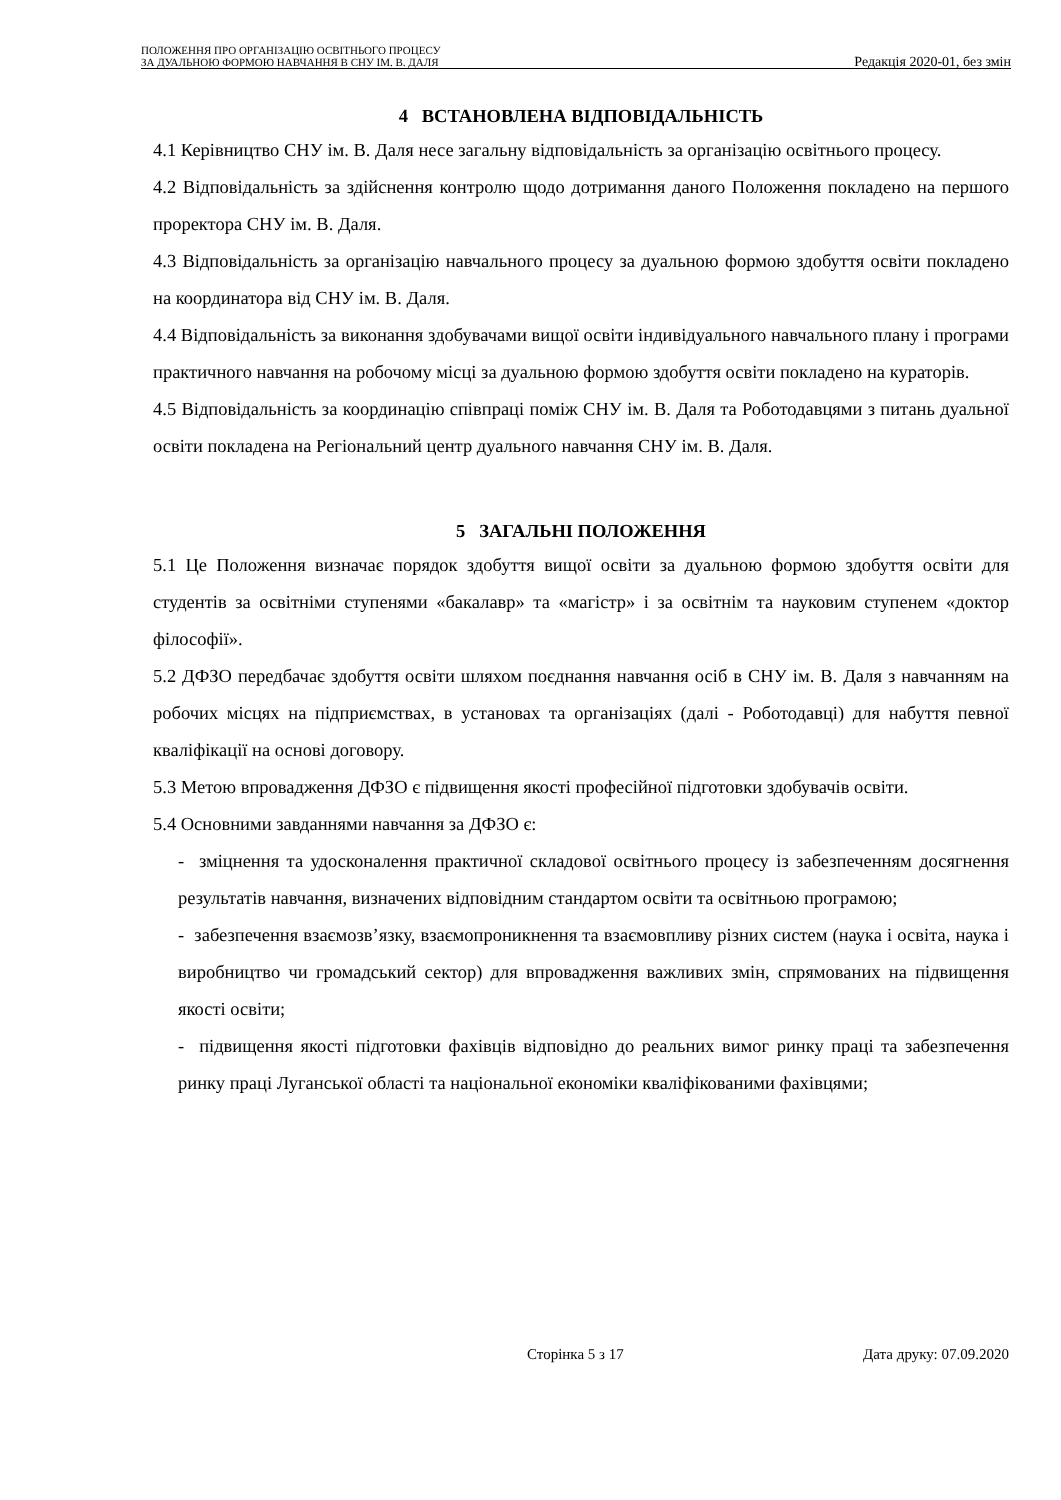ПОЛОЖЕННЯ ПРО ОРГАНІЗАЦІЮ ОСВІТНЬОГО ПРОЦЕСУ
ЗА ДУАЛЬНОЮ ФОРМОЮ НАВЧАННЯ В СНУ ІМ. В. ДАЛЯ
Редакція 2020-01, без змін
4 ВСТАНОВЛЕНА ВІДПОВІДАЛЬНІСТЬ
4.1 Керівництво СНУ ім. В. Даля несе загальну відповідальність за організацію освітнього процесу.
4.2 Відповідальність за здійснення контролю щодо дотримання даного Положення покладено на першого проректора СНУ ім. В. Даля.
4.3 Відповідальність за організацію навчального процесу за дуальною формою здобуття освіти покладено на координатора від СНУ ім. В. Даля.
4.4 Відповідальність за виконання здобувачами вищої освіти індивідуального навчального плану і програми практичного навчання на робочому місці за дуальною формою здобуття освіти покладено на кураторів.
4.5 Відповідальність за координацію співпраці поміж СНУ ім. В. Даля та Роботодавцями з питань дуальної освіти покладена на Регіональний центр дуального навчання СНУ ім. В. Даля.
5 ЗАГАЛЬНІ ПОЛОЖЕННЯ
5.1 Це Положення визначає порядок здобуття вищої освіти за дуальною формою здобуття освіти для студентів за освітніми ступенями «бакалавр» та «магістр» і за освітнім та науковим ступенем «доктор філософії».
5.2 ДФЗО передбачає здобуття освіти шляхом поєднання навчання осіб в СНУ ім. В. Даля з навчанням на робочих місцях на підприємствах, в установах та організаціях (далі - Роботодавці) для набуття певної кваліфікації на основі договору.
5.3 Метою впровадження ДФЗО є підвищення якості професійної підготовки здобувачів освіти.
5.4 Основними завданнями навчання за ДФЗО є:
- зміцнення та удосконалення практичної складової освітнього процесу із забезпеченням досягнення результатів навчання, визначених відповідним стандартом освіти та освітньою програмою;
- забезпечення взаємозв’язку, взаємопроникнення та взаємовпливу різних систем (наука і освіта, наука і виробництво чи громадський сектор) для впровадження важливих змін, спрямованих на підвищення якості освіти;
- підвищення якості підготовки фахівців відповідно до реальних вимог ринку праці та забезпечення ринку праці Луганської області та національної економіки кваліфікованими фахівцями;
Сторінка 5 з 17 Дата друку: 07.09.2020